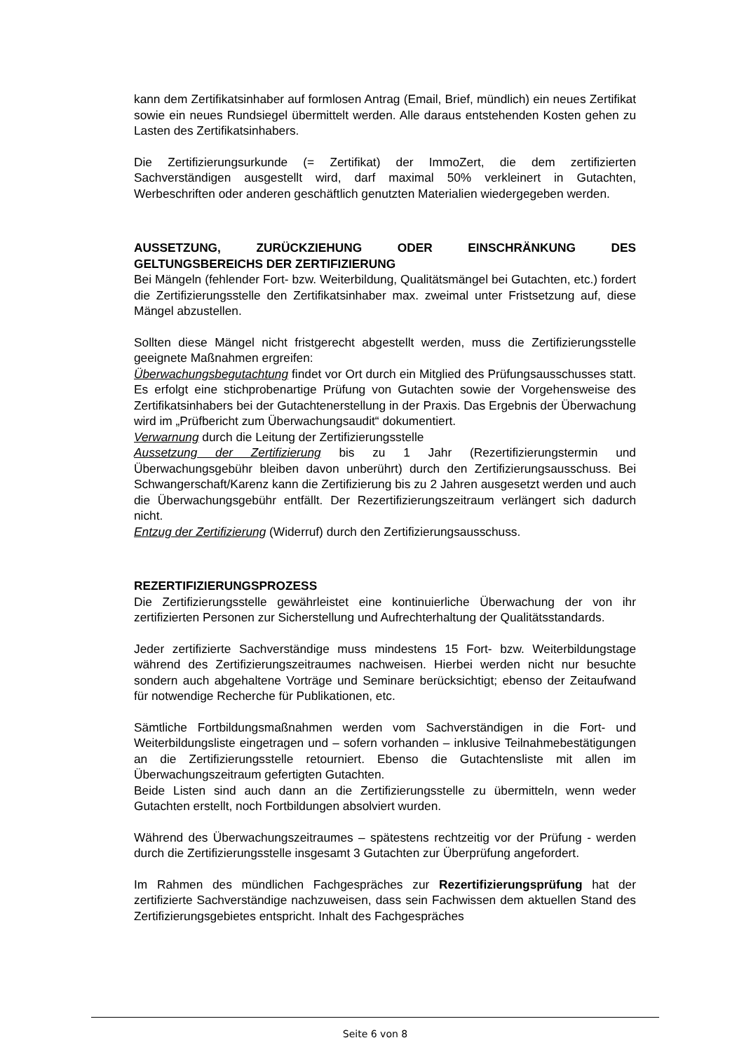kann dem Zertifikatsinhaber auf formlosen Antrag (Email, Brief, mündlich) ein neues Zertifikat sowie ein neues Rundsiegel übermittelt werden. Alle daraus entstehenden Kosten gehen zu Lasten des Zertifikatsinhabers.
Die Zertifizierungsurkunde (= Zertifikat) der ImmoZert, die dem zertifizierten Sachverständigen ausgestellt wird, darf maximal 50% verkleinert in Gutachten, Werbeschriften oder anderen geschäftlich genutzten Materialien wiedergegeben werden.
AUSSETZUNG, ZURÜCKZIEHUNG ODER EINSCHRÄNKUNG DES GELTUNGSBEREICHS DER ZERTIFIZIERUNG
Bei Mängeln (fehlender Fort- bzw. Weiterbildung, Qualitätsmängel bei Gutachten, etc.) fordert die Zertifizierungsstelle den Zertifikatsinhaber max. zweimal unter Fristsetzung auf, diese Mängel abzustellen.
Sollten diese Mängel nicht fristgerecht abgestellt werden, muss die Zertifizierungsstelle geeignete Maßnahmen ergreifen:
Überwachungsbegutachtung findet vor Ort durch ein Mitglied des Prüfungsausschusses statt. Es erfolgt eine stichprobenartige Prüfung von Gutachten sowie der Vorgehensweise des Zertifikatsinhabers bei der Gutachtenerstellung in der Praxis. Das Ergebnis der Überwachung wird im „Prüfbericht zum Überwachungsaudit“ dokumentiert.
Verwarnung durch die Leitung der Zertifizierungsstelle
Aussetzung der Zertifizierung bis zu 1 Jahr (Rezertifizierungstermin und Überwachungsgebühr bleiben davon unberührt) durch den Zertifizierungsausschuss. Bei Schwangerschaft/Karenz kann die Zertifizierung bis zu 2 Jahren ausgesetzt werden und auch die Überwachungsgebühr entfällt. Der Rezertifizierungszeitraum verlängert sich dadurch nicht.
Entzug der Zertifizierung (Widerruf) durch den Zertifizierungsausschuss.
REZERTIFIZIERUNGSPROZESS
Die Zertifizierungsstelle gewährleistet eine kontinuierliche Überwachung der von ihr zertifizierten Personen zur Sicherstellung und Aufrechterhaltung der Qualitätsstandards.
Jeder zertifizierte Sachverständige muss mindestens 15 Fort- bzw. Weiterbildungstage während des Zertifizierungszeitraumes nachweisen. Hierbei werden nicht nur besuchte sondern auch abgehaltene Vorträge und Seminare berücksichtigt; ebenso der Zeitaufwand für notwendige Recherche für Publikationen, etc.
Sämtliche Fortbildungsmaßnahmen werden vom Sachverständigen in die Fort- und Weiterbildungsliste eingetragen und – sofern vorhanden – inklusive Teilnahmebestätigungen an die Zertifizierungsstelle retourniert. Ebenso die Gutachtensliste mit allen im Überwachungszeitraum gefertigten Gutachten.
Beide Listen sind auch dann an die Zertifizierungsstelle zu übermitteln, wenn weder Gutachten erstellt, noch Fortbildungen absolviert wurden.
Während des Überwachungszeitraumes – spätestens rechtzeitig vor der Prüfung - werden durch die Zertifizierungsstelle insgesamt 3 Gutachten zur Überprüfung angefordert.
Im Rahmen des mündlichen Fachgespräches zur Rezertifizierungsprüfung hat der zertifizierte Sachverständige nachzuweisen, dass sein Fachwissen dem aktuellen Stand des Zertifizierungsgebietes entspricht. Inhalt des Fachgespräches
Seite 6 von 8